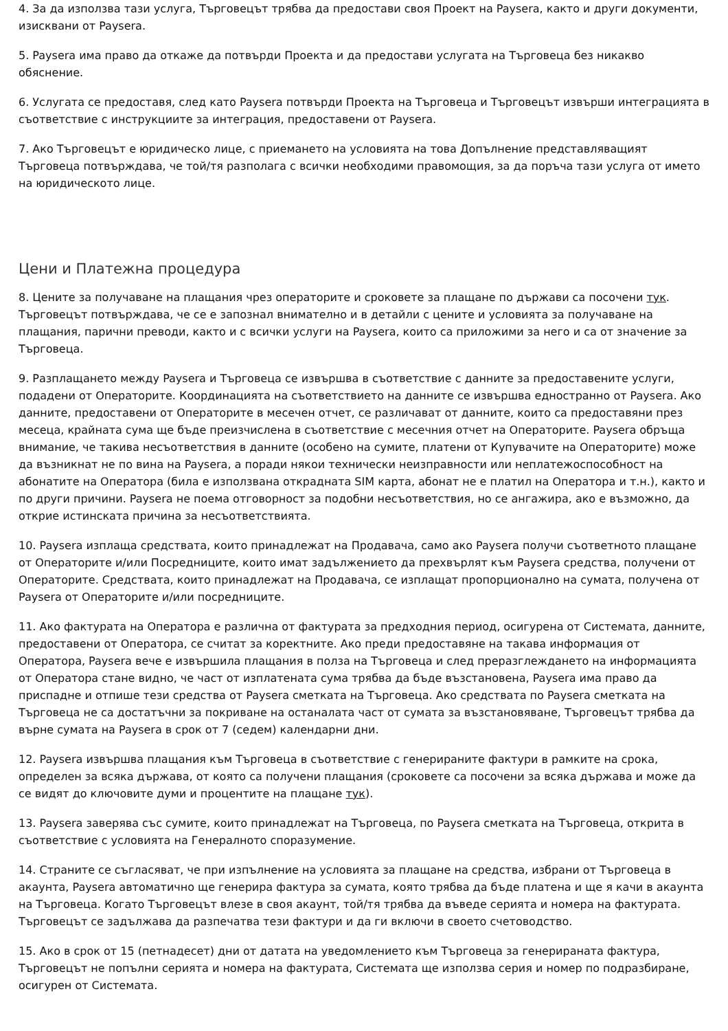4. За да използва тази услуга, Търговецът трябва да предостави своя Проект на Paysera, както и други документи, изисквани от Paysera.
5. Paysera има право да откаже да потвърди Проекта и да предостави услугата на Търговеца без никакво обяснение.
6. Услугата се предоставя, след като Paysera потвърди Проекта на Търговеца и Търговецът извърши интеграцията в съответствие с инструкциите за интеграция, предоставени от Paysera.
7. Ако Търговецът е юридическо лице, с приемането на условията на това Допълнение представляващият Търговеца потвърждава, че той/тя разполага с всички необходими правомощия, за да поръча тази услуга от името на юридическото лице.
Цени и Платежна процедура
8. Цените за получаване на плащания чрез операторите и сроковете за плащане по държави са посочени тук. Търговецът потвърждава, че се е запознал внимателно и в детайли с цените и условията за получаване на плащания, парични преводи, както и с всички услуги на Paysera, които са приложими за него и са от значение за Търговеца.
9. Разплащането между Paysera и Търговеца се извършва в съответствие с данните за предоставените услуги, подадени от Операторите. Координацията на съответствието на данните се извършва едностранно от Paysera. Ако данните, предоставени от Операторите в месечен отчет, се различават от данните, които са предоставяни през месеца, крайната сума ще бъде преизчислена в съответствие с месечния отчет на Операторите. Paysera обръща внимание, че такива несъответствия в данните (особено на сумите, платени от Купувачите на Операторите) може да възникнат не по вина на Paysera, а поради някои технически неизправности или неплатежоспособност на абонатите на Оператора (била е използвана открадната SIM карта, абонат не е платил на Оператора и т.н.), както и по други причини. Paysera не поема отговорност за подобни несъответствия, но се ангажира, ако е възможно, да открие истинската причина за несъответствията.
10. Paysera изплаща средствата, които принадлежат на Продавача, само ако Paysera получи съответното плащане от Операторите и/или Посредниците, които имат задължението да прехвърлят към Paysera средства, получени от Операторите. Средствата, които принадлежат на Продавача, се изплащат пропорционално на сумата, получена от Paysera от Операторите и/или посредниците.
11. Ако фактурата на Оператора е различна от фактурата за предходния период, осигурена от Системата, данните, предоставени от Оператора, се считат за коректните. Ако преди предоставяне на такава информация от Оператора, Paysera вече е извършила плащания в полза на Търговеца и след преразглеждането на информацията от Оператора стане видно, че част от изплатената сума трябва да бъде възстановена, Paysera има право да приспадне и отпише тези средства от Paysera сметката на Търговеца. Ако средствата по Paysera сметката на Търговеца не са достатъчни за покриване на останалата част от сумата за възстановяване, Търговецът трябва да върне сумата на Paysera в срок от 7 (седем) календарни дни.
12. Paysera извършва плащания към Търговеца в съответствие с генерираните фактури в рамките на срока, определен за всяка държава, от която са получени плащания (сроковете са посочени за всяка държава и може да се видят до ключовите думи и процентите на плащане тук).
13. Paysera заверява със сумите, които принадлежат на Търговеца, по Paysera сметката на Търговеца, открита в съответствие с условията на Генералното споразумение.
14. Страните се съгласяват, че при изпълнение на условията за плащане на средства, избрани от Търговеца в акаунта, Paysera автоматично ще генерира фактура за сумата, която трябва да бъде платена и ще я качи в акаунта на Търговеца. Когато Търговецът влезе в своя акаунт, той/тя трябва да въведе серията и номера на фактурата. Търговецът се задължава да разпечатва тези фактури и да ги включи в своето счетоводство.
15. Ако в срок от 15 (петнадесет) дни от датата на уведомлението към Търговеца за генерираната фактура, Търговецът не попълни серията и номера на фактурата, Системата ще използва серия и номер по подразбиране, осигурен от Системата.